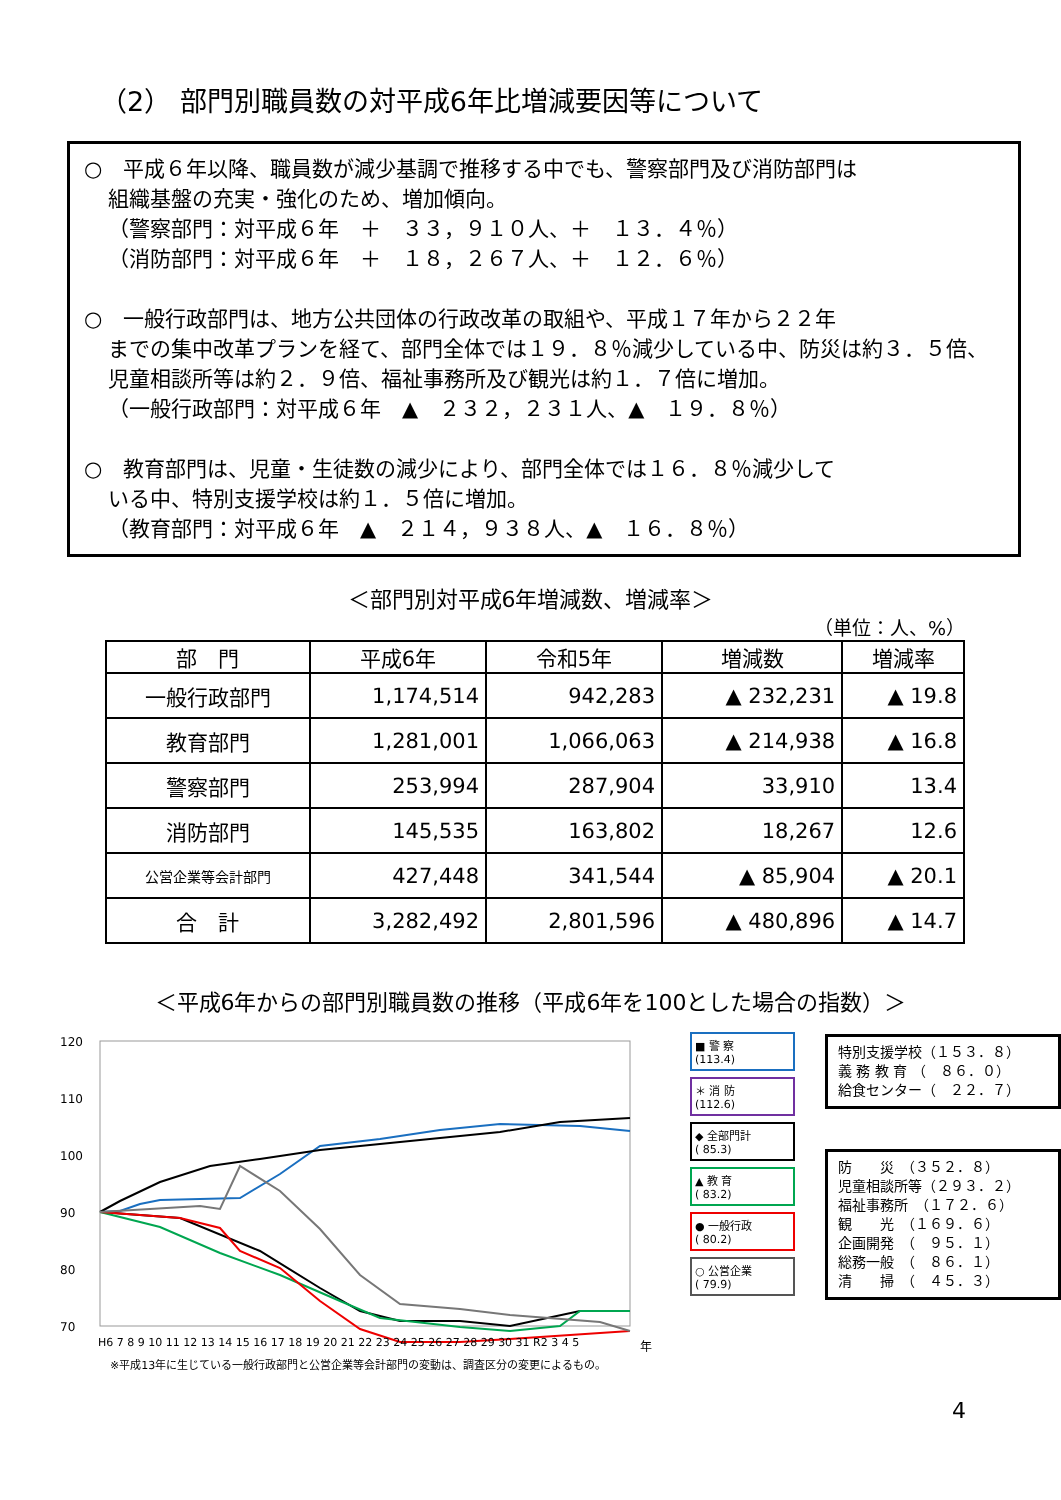（2） 部門別職員数の対平成6年比増減要因等について
○　平成６年以降、職員数が減少基調で推移する中でも、警察部門及び消防部門は
組織基盤の充実・強化のため、増加傾向。
（警察部門：対平成６年　＋　３３，９１０人、＋　１３．４％）
（消防部門：対平成６年　＋　１８，２６７人、＋　１２．６％）
○　一般行政部門は、地方公共団体の行政改革の取組や、平成１７年から２２年
までの集中改革プランを経て、部門全体では１９．８％減少している中、防災は約３．５倍、児童相談所等は約２．９倍、福祉事務所及び観光は約１．７倍に増加。
（一般行政部門：対平成６年　▲　２３２，２３１人、▲　１９．８％）
○　教育部門は、児童・生徒数の減少により、部門全体では１６．８％減少して
いる中、特別支援学校は約１．５倍に増加。
（教育部門：対平成６年　▲　２１４，９３８人、▲　１６．８％）
＜部門別対平成6年増減数、増減率＞
（単位：人、%）
| 部 門 | 平成6年 | 令和5年 | 増減数 | 増減率 |
| --- | --- | --- | --- | --- |
| 一般行政部門 | 1,174,514 | 942,283 | ▲ 232,231 | ▲ 19.8 |
| 教育部門 | 1,281,001 | 1,066,063 | ▲ 214,938 | ▲ 16.8 |
| 警察部門 | 253,994 | 287,904 | 33,910 | 13.4 |
| 消防部門 | 145,535 | 163,802 | 18,267 | 12.6 |
| 公営企業等会計部門 | 427,448 | 341,544 | ▲ 85,904 | ▲ 20.1 |
| 合 計 | 3,282,492 | 2,801,596 | ▲ 480,896 | ▲ 14.7 |
＜平成6年からの部門別職員数の推移（平成6年を100とした場合の指数）＞
120
110
100
90
80
70
H6 7 8 9 10 11 12 13 14 15 16 17 18 19 20 21 22 23 24 25 26 27 28 29 30 31 R2 3 4 5
年
■ 警 察
(113.4)
＊ 消 防
(112.6)
◆ 全部門計
( 85.3)
▲ 教 育
( 83.2)
● 一般行政
( 80.2)
○ 公営企業
( 79.9)
特別支援学校（１５３．８）
義 務 教 育 （　８６．０）
給食センター（　２２．７）
防　　災　（３５２．８）
児童相談所等（２９３．２）
福祉事務所　（１７２．６）
観　　光　（１６９．６）
企画開発　（　９５．１）
総務一般　（　８６．１）
清　　掃　（　４５．３）
※平成13年に生じている一般行政部門と公営企業等会計部門の変動は、調査区分の変更によるもの。
4